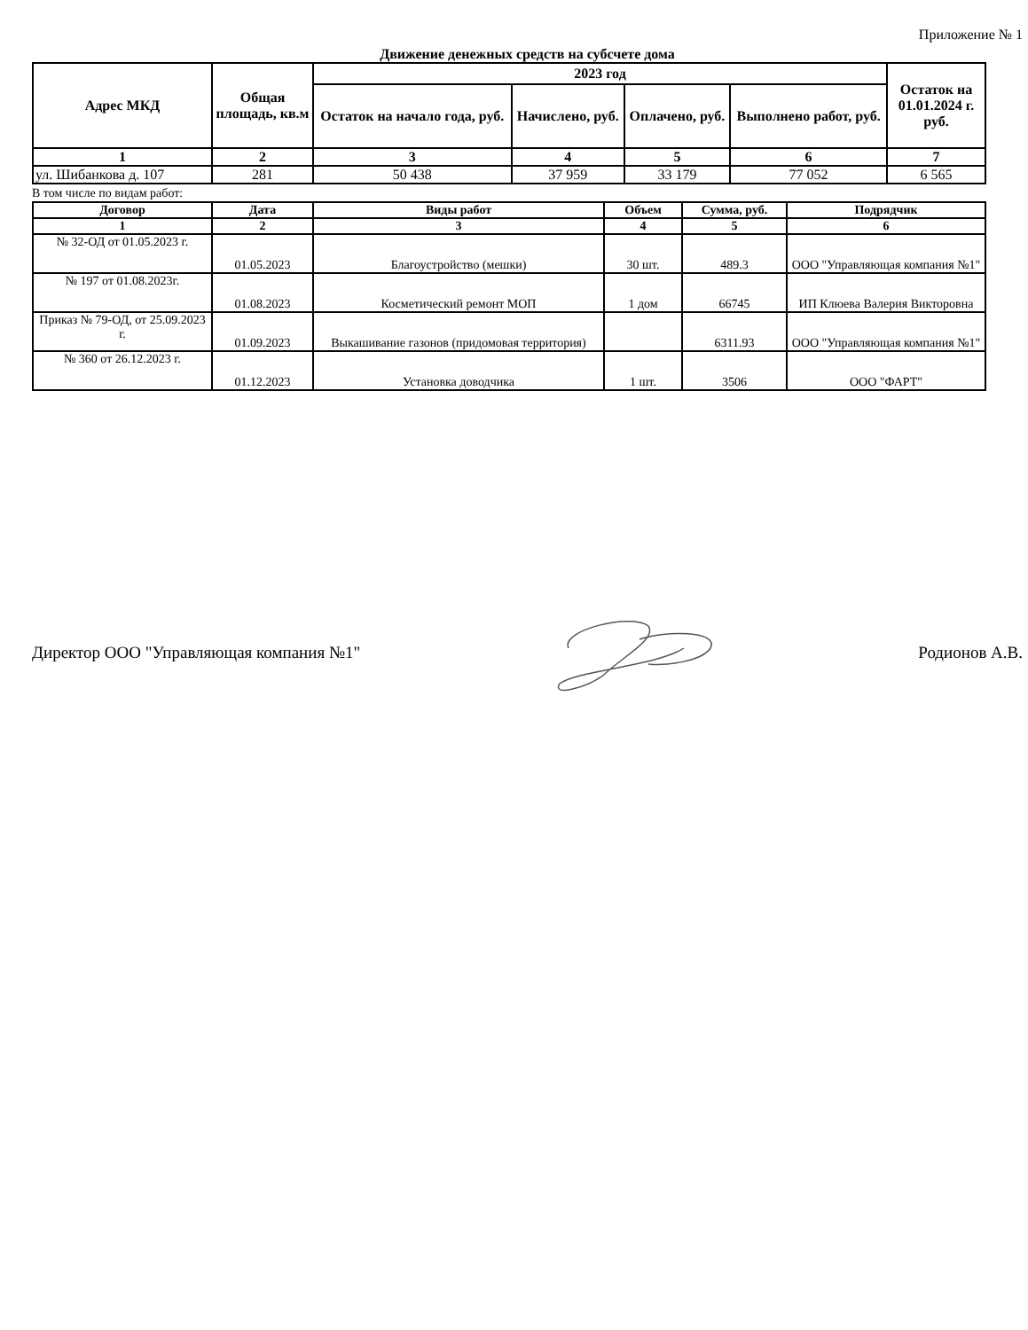Приложение № 1
Движение денежных средств на субсчете дома
| Адрес МКД | Общая площадь, кв.м | 2023 год | | | | Остаток на 01.01.2024 г. руб. |
| --- | --- | --- | --- | --- | --- | --- |
| | | Остаток на начало года, руб. | Начислено, руб. | Оплачено, руб. | Выполнено работ, руб. | |
| 1 | 2 | 3 | 4 | 5 | 6 | 7 |
| ул. Шибанкова д. 107 | 281 | 50 438 | 37 959 | 33 179 | 77 052 | 6 565 |
В том числе по видам работ:
| Договор | Дата | Виды работ | Объем | Сумма, руб. | Подрядчик |
| --- | --- | --- | --- | --- | --- |
| 1 | 2 | 3 | 4 | 5 | 6 |
| № 32-ОД от 01.05.2023 г. | 01.05.2023 | Благоустройство (мешки) | 30 шт. | 489.3 | ООО "Управляющая компания №1" |
| № 197 от 01.08.2023г. | 01.08.2023 | Косметический ремонт МОП | 1 дом | 66745 | ИП Клюева Валерия Викторовна |
| Приказ № 79-ОД, от 25.09.2023 г. | 01.09.2023 | Выкашивание газонов (придомовая территория) | | 6311.93 | ООО "Управляющая компания №1" |
| № 360 от 26.12.2023 г. | 01.12.2023 | Установка доводчика | 1 шт. | 3506 | ООО "ФАРТ" |
Директор ООО "Управляющая компания №1" Родионов А.В.